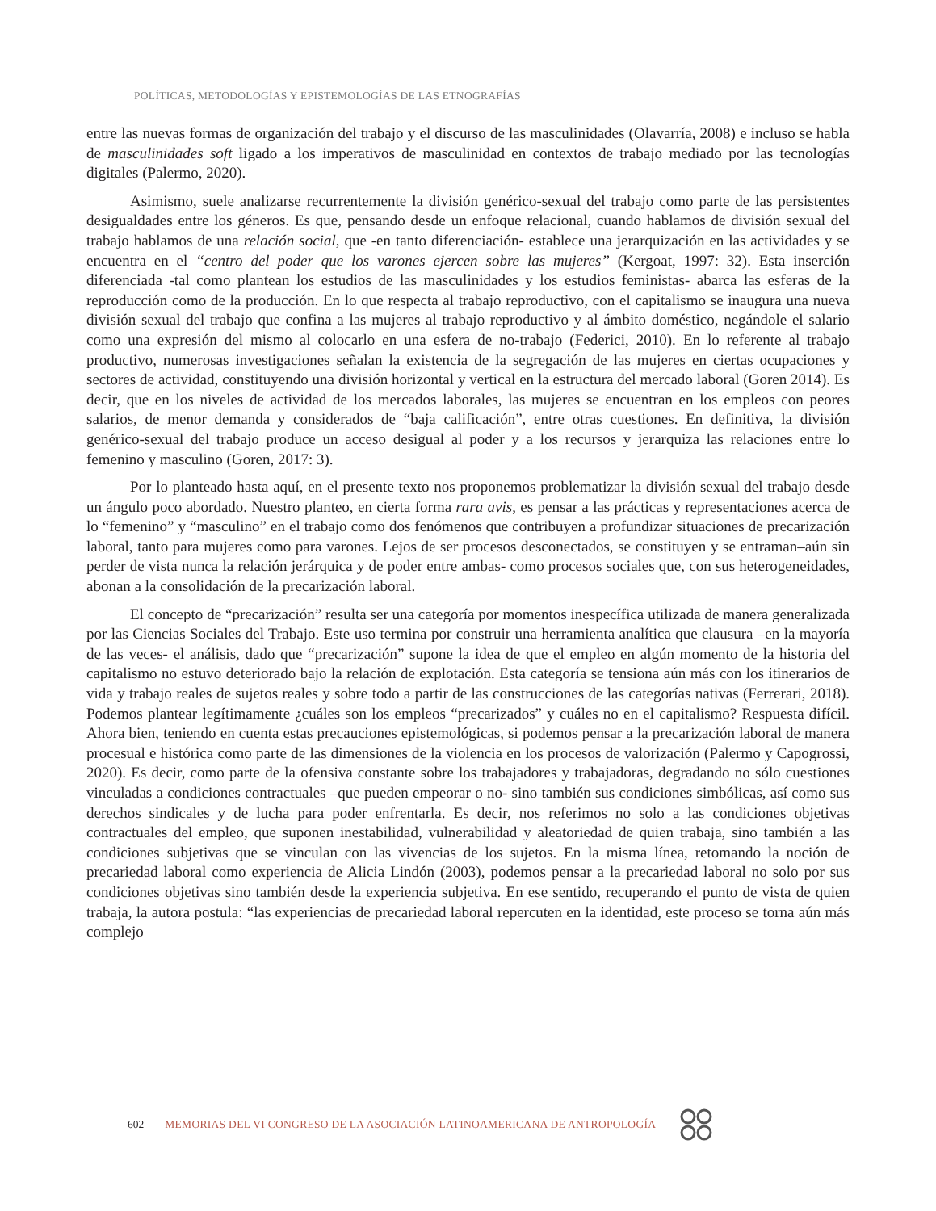POLÍTICAS, METODOLOGÍAS Y EPISTEMOLOGÍAS DE LAS ETNOGRAFÍAS
entre las nuevas formas de organización del trabajo y el discurso de las masculinidades (Olavarría, 2008) e incluso se habla de masculinidades soft ligado a los imperativos de masculinidad en contextos de trabajo mediado por las tecnologías digitales (Palermo, 2020).
Asimismo, suele analizarse recurrentemente la división genérico-sexual del trabajo como parte de las persistentes desigualdades entre los géneros. Es que, pensando desde un enfoque relacional, cuando hablamos de división sexual del trabajo hablamos de una relación social, que -en tanto diferenciación- establece una jerarquización en las actividades y se encuentra en el “centro del poder que los varones ejercen sobre las mujeres” (Kergoat, 1997: 32). Esta inserción diferenciada -tal como plantean los estudios de las masculinidades y los estudios feministas- abarca las esferas de la reproducción como de la producción. En lo que respecta al trabajo reproductivo, con el capitalismo se inaugura una nueva división sexual del trabajo que confina a las mujeres al trabajo reproductivo y al ámbito doméstico, negándole el salario como una expresión del mismo al colocarlo en una esfera de no-trabajo (Federici, 2010). En lo referente al trabajo productivo, numerosas investigaciones señalan la existencia de la segregación de las mujeres en ciertas ocupaciones y sectores de actividad, constituyendo una división horizontal y vertical en la estructura del mercado laboral (Goren 2014). Es decir, que en los niveles de actividad de los mercados laborales, las mujeres se encuentran en los empleos con peores salarios, de menor demanda y considerados de “baja calificación”, entre otras cuestiones. En definitiva, la división genérico-sexual del trabajo produce un acceso desigual al poder y a los recursos y jerarquiza las relaciones entre lo femenino y masculino (Goren, 2017: 3).
Por lo planteado hasta aquí, en el presente texto nos proponemos problematizar la división sexual del trabajo desde un ángulo poco abordado. Nuestro planteo, en cierta forma rara avis, es pensar a las prácticas y representaciones acerca de lo “femenino” y “masculino” en el trabajo como dos fenómenos que contribuyen a profundizar situaciones de precarización laboral, tanto para mujeres como para varones. Lejos de ser procesos desconectados, se constituyen y se entraman–aún sin perder de vista nunca la relación jerárquica y de poder entre ambas- como procesos sociales que, con sus heterogeneidades, abonan a la consolidación de la precarización laboral.
El concepto de “precarización” resulta ser una categoría por momentos inespecífica utilizada de manera generalizada por las Ciencias Sociales del Trabajo. Este uso termina por construir una herramienta analítica que clausura –en la mayoría de las veces- el análisis, dado que “precarización” supone la idea de que el empleo en algún momento de la historia del capitalismo no estuvo deteriorado bajo la relación de explotación. Esta categoría se tensiona aún más con los itinerarios de vida y trabajo reales de sujetos reales y sobre todo a partir de las construcciones de las categorías nativas (Ferrerari, 2018). Podemos plantear legítimamente ¿cuáles son los empleos “precarizados” y cuáles no en el capitalismo? Respuesta difícil. Ahora bien, teniendo en cuenta estas precauciones epistemológicas, si podemos pensar a la precarización laboral de manera procesual e histórica como parte de las dimensiones de la violencia en los procesos de valorización (Palermo y Capogrossi, 2020). Es decir, como parte de la ofensiva constante sobre los trabajadores y trabajadoras, degradando no sólo cuestiones vinculadas a condiciones contractuales –que pueden empeorar o no- sino también sus condiciones simbólicas, así como sus derechos sindicales y de lucha para poder enfrentarla. Es decir, nos referimos no solo a las condiciones objetivas contractuales del empleo, que suponen inestabilidad, vulnerabilidad y aleatoriedad de quien trabaja, sino también a las condiciones subjetivas que se vinculan con las vivencias de los sujetos. En la misma línea, retomando la noción de precariedad laboral como experiencia de Alicia Lindón (2003), podemos pensar a la precariedad laboral no solo por sus condiciones objetivas sino también desde la experiencia subjetiva. En ese sentido, recuperando el punto de vista de quien trabaja, la autora postula: “las experiencias de precariedad laboral repercuten en la identidad, este proceso se torna aún más complejo
602 MEMORIAS DEL VI CONGRESO DE LA ASOCIACIÓN LATINOAMERICANA DE ANTROPOLOGÍA